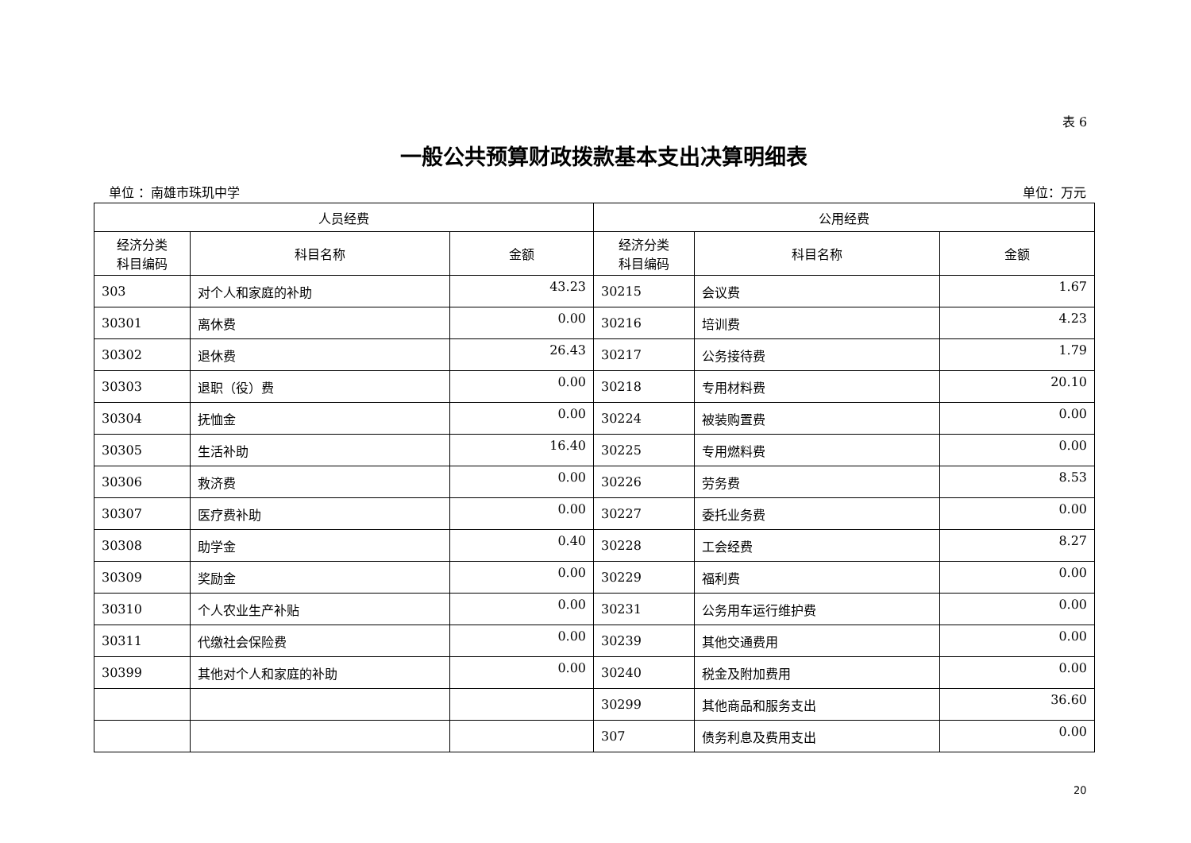表 6
一般公共预算财政拨款基本支出决算明细表
单位 ：南雄市珠玑中学 单位：万元
| 人员经费 | | | 公用经费 | | |
| --- | --- | --- | --- | --- | --- |
| 经济分类 科目编码 | 科目名称 | 金额 | 经济分类 科目编码 | 科目名称 | 金额 |
| 303 | 对个人和家庭的补助 | 43.23 | 30215 | 会议费 | 1.67 |
| 30301 | 离休费 | 0.00 | 30216 | 培训费 | 4.23 |
| 30302 | 退休费 | 26.43 | 30217 | 公务接待费 | 1.79 |
| 30303 | 退职（役）费 | 0.00 | 30218 | 专用材料费 | 20.10 |
| 30304 | 抚恤金 | 0.00 | 30224 | 被装购置费 | 0.00 |
| 30305 | 生活补助 | 16.40 | 30225 | 专用燃料费 | 0.00 |
| 30306 | 救济费 | 0.00 | 30226 | 劳务费 | 8.53 |
| 30307 | 医疗费补助 | 0.00 | 30227 | 委托业务费 | 0.00 |
| 30308 | 助学金 | 0.40 | 30228 | 工会经费 | 8.27 |
| 30309 | 奖励金 | 0.00 | 30229 | 福利费 | 0.00 |
| 30310 | 个人农业生产补贴 | 0.00 | 30231 | 公务用车运行维护费 | 0.00 |
| 30311 | 代缴社会保险费 | 0.00 | 30239 | 其他交通费用 | 0.00 |
| 30399 | 其他对个人和家庭的补助 | 0.00 | 30240 | 税金及附加费用 | 0.00 |
| | | | 30299 | 其他商品和服务支出 | 36.60 |
| | | | 307 | 债务利息及费用支出 | 0.00 |
20